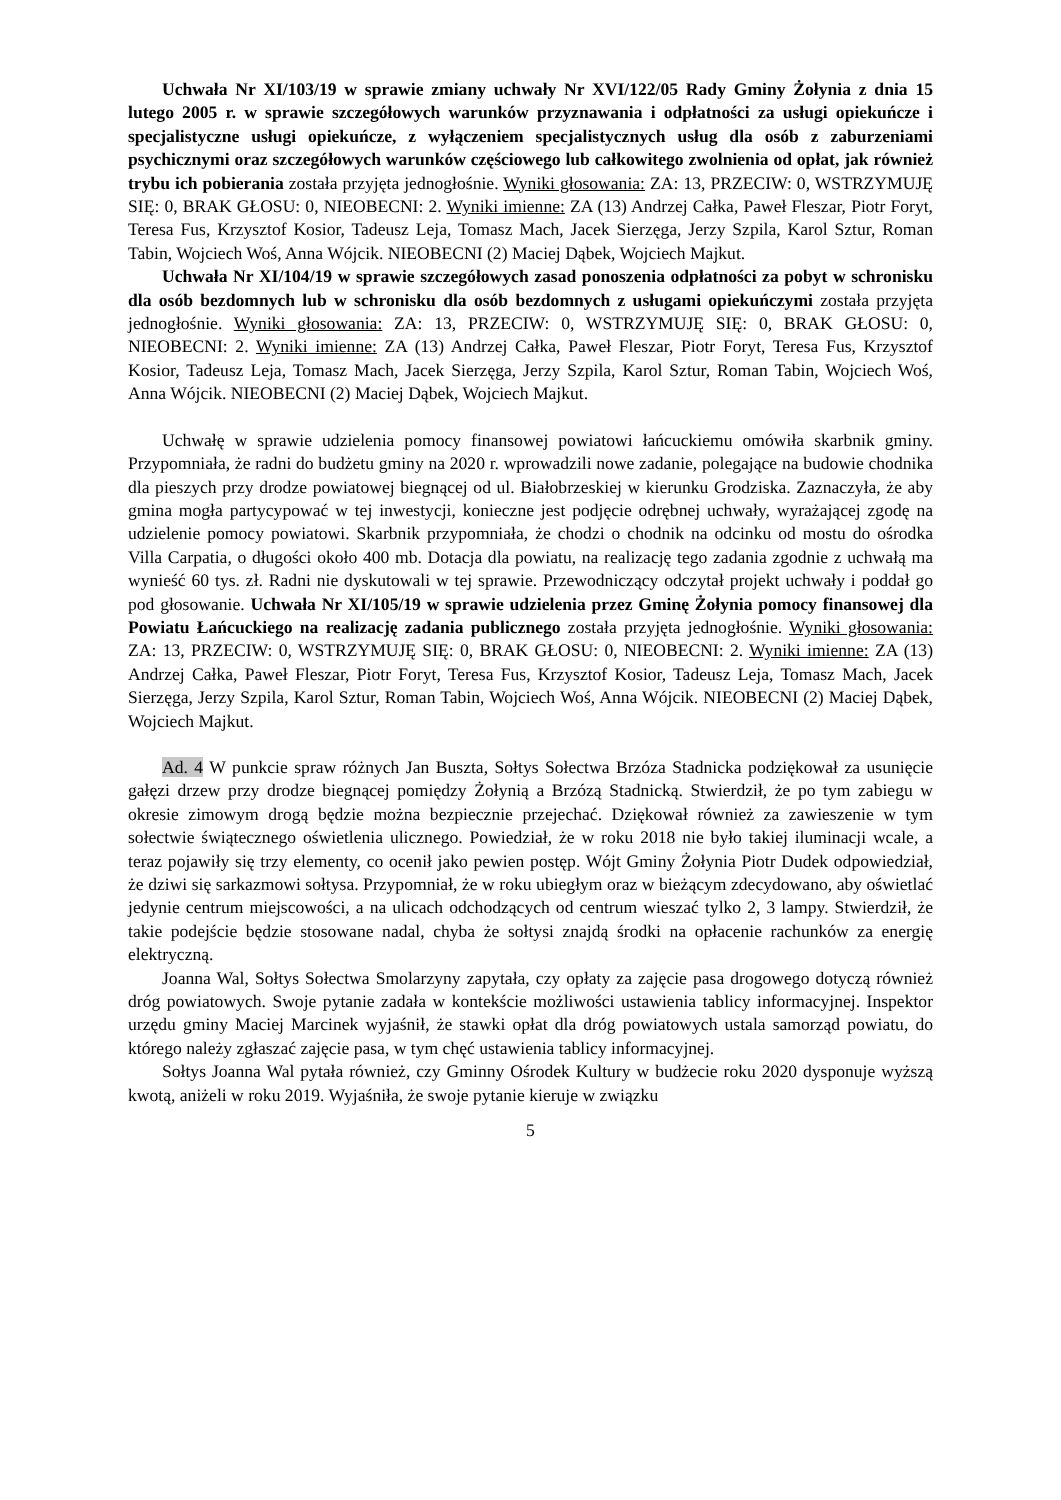Uchwała Nr XI/103/19 w sprawie zmiany uchwały Nr XVI/122/05 Rady Gminy Żołynia z dnia 15 lutego 2005 r. w sprawie szczegółowych warunków przyznawania i odpłatności za usługi opiekuńcze i specjalistyczne usługi opiekuńcze, z wyłączeniem specjalistycznych usług dla osób z zaburzeniami psychicznymi oraz szczegółowych warunków częściowego lub całkowitego zwolnienia od opłat, jak również trybu ich pobierania została przyjęta jednogłośnie. Wyniki głosowania: ZA: 13, PRZECIW: 0, WSTRZYMUJĘ SIĘ: 0, BRAK GŁOSU: 0, NIEOBECNI: 2. Wyniki imienne: ZA (13) Andrzej Całka, Paweł Fleszar, Piotr Foryt, Teresa Fus, Krzysztof Kosior, Tadeusz Leja, Tomasz Mach, Jacek Sierzęga, Jerzy Szpila, Karol Sztur, Roman Tabin, Wojciech Woś, Anna Wójcik. NIEOBECNI (2) Maciej Dąbek, Wojciech Majkut.
Uchwała Nr XI/104/19 w sprawie szczegółowych zasad ponoszenia odpłatności za pobyt w schronisku dla osób bezdomnych lub w schronisku dla osób bezdomnych z usługami opiekuńczymi została przyjęta jednogłośnie. Wyniki głosowania: ZA: 13, PRZECIW: 0, WSTRZYMUJĘ SIĘ: 0, BRAK GŁOSU: 0, NIEOBECNI: 2. Wyniki imienne: ZA (13) Andrzej Całka, Paweł Fleszar, Piotr Foryt, Teresa Fus, Krzysztof Kosior, Tadeusz Leja, Tomasz Mach, Jacek Sierzęga, Jerzy Szpila, Karol Sztur, Roman Tabin, Wojciech Woś, Anna Wójcik. NIEOBECNI (2) Maciej Dąbek, Wojciech Majkut.
Uchwałę w sprawie udzielenia pomocy finansowej powiatowi łańcuckiemu omówiła skarbnik gminy. Przypomniała, że radni do budżetu gminy na 2020 r. wprowadzili nowe zadanie, polegające na budowie chodnika dla pieszych przy drodze powiatowej biegnącej od ul. Białobrzeskiej w kierunku Grodziska. Zaznaczyła, że aby gmina mogła partycypować w tej inwestycji, konieczne jest podjęcie odrębnej uchwały, wyrażającej zgodę na udzielenie pomocy powiatowi. Skarbnik przypomniała, że chodzi o chodnik na odcinku od mostu do ośrodka Villa Carpatia, o długości około 400 mb. Dotacja dla powiatu, na realizację tego zadania zgodnie z uchwałą ma wynieść 60 tys. zł. Radni nie dyskutowali w tej sprawie. Przewodniczący odczytał projekt uchwały i poddał go pod głosowanie. Uchwała Nr XI/105/19 w sprawie udzielenia przez Gminę Żołynia pomocy finansowej dla Powiatu Łańcuckiego na realizację zadania publicznego została przyjęta jednogłośnie. Wyniki głosowania: ZA: 13, PRZECIW: 0, WSTRZYMUJĘ SIĘ: 0, BRAK GŁOSU: 0, NIEOBECNI: 2. Wyniki imienne: ZA (13) Andrzej Całka, Paweł Fleszar, Piotr Foryt, Teresa Fus, Krzysztof Kosior, Tadeusz Leja, Tomasz Mach, Jacek Sierzęga, Jerzy Szpila, Karol Sztur, Roman Tabin, Wojciech Woś, Anna Wójcik. NIEOBECNI (2) Maciej Dąbek, Wojciech Majkut.
Ad. 4 W punkcie spraw różnych Jan Buszta, Sołtys Sołectwa Brzóza Stadnicka podziękował za usunięcie gałęzi drzew przy drodze biegnącej pomiędzy Żołynią a Brzózą Stadnicką. Stwierdził, że po tym zabiegu w okresie zimowym drogą będzie można bezpiecznie przejechać. Dziękował również za zawieszenie w tym sołectwie świątecznego oświetlenia ulicznego. Powiedział, że w roku 2018 nie było takiej iluminacji wcale, a teraz pojawiły się trzy elementy, co ocenił jako pewien postęp. Wójt Gminy Żołynia Piotr Dudek odpowiedział, że dziwi się sarkazmowi sołtysa. Przypomniał, że w roku ubiegłym oraz w bieżącym zdecydowano, aby oświetlać jedynie centrum miejscowości, a na ulicach odchodzących od centrum wieszać tylko 2, 3 lampy. Stwierdził, że takie podejście będzie stosowane nadal, chyba że sołtysi znajdą środki na opłacenie rachunków za energię elektryczną.
Joanna Wal, Sołtys Sołectwa Smolarzyny zapytała, czy opłaty za zajęcie pasa drogowego dotyczą również dróg powiatowych. Swoje pytanie zadała w kontekście możliwości ustawienia tablicy informacyjnej. Inspektor urzędu gminy Maciej Marcinek wyjaśnił, że stawki opłat dla dróg powiatowych ustala samorząd powiatu, do którego należy zgłaszać zajęcie pasa, w tym chęć ustawienia tablicy informacyjnej.
Sołtys Joanna Wal pytała również, czy Gminny Ośrodek Kultury w budżecie roku 2020 dysponuje wyższą kwotą, aniżeli w roku 2019. Wyjaśniła, że swoje pytanie kieruje w związku
5